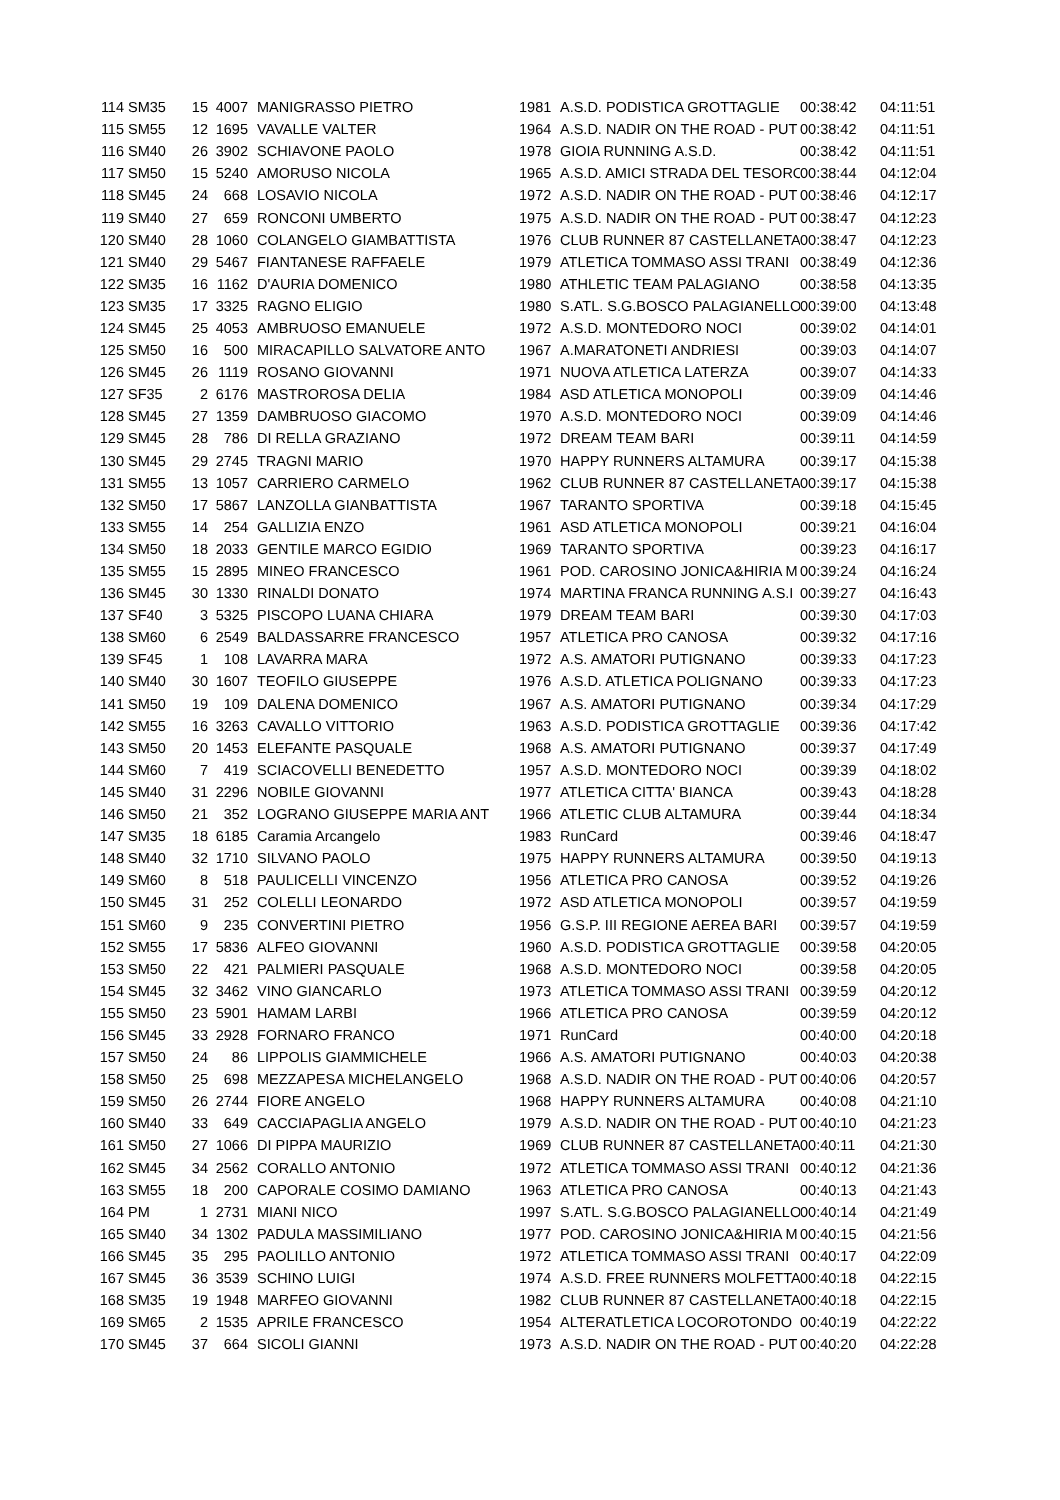| 114 | SM35 | 15 | 4007 | MANIGRASSO PIETRO | 1981 | A.S.D. PODISTICA GROTTAGLIE | 00:38:42 | 04:11:51 |
| 115 | SM55 | 12 | 1695 | VAVALLE VALTER | 1964 | A.S.D. NADIR ON THE ROAD - PUT | 00:38:42 | 04:11:51 |
| 116 | SM40 | 26 | 3902 | SCHIAVONE PAOLO | 1978 | GIOIA RUNNING A.S.D. | 00:38:42 | 04:11:51 |
| 117 | SM50 | 15 | 5240 | AMORUSO NICOLA | 1965 | A.S.D. AMICI STRADA DEL TESORO | 00:38:44 | 04:12:04 |
| 118 | SM45 | 24 | 668 | LOSAVIO NICOLA | 1972 | A.S.D. NADIR ON THE ROAD - PUT | 00:38:46 | 04:12:17 |
| 119 | SM40 | 27 | 659 | RONCONI UMBERTO | 1975 | A.S.D. NADIR ON THE ROAD - PUT | 00:38:47 | 04:12:23 |
| 120 | SM40 | 28 | 1060 | COLANGELO GIAMBATTISTA | 1976 | CLUB RUNNER 87 CASTELLANETA | 00:38:47 | 04:12:23 |
| 121 | SM40 | 29 | 5467 | FIANTANESE RAFFAELE | 1979 | ATLETICA TOMMASO ASSI TRANI | 00:38:49 | 04:12:36 |
| 122 | SM35 | 16 | 1162 | D'AURIA DOMENICO | 1980 | ATHLETIC TEAM PALAGIANO | 00:38:58 | 04:13:35 |
| 123 | SM35 | 17 | 3325 | RAGNO ELIGIO | 1980 | S.ATL. S.G.BOSCO PALAGIANELLO | 00:39:00 | 04:13:48 |
| 124 | SM45 | 25 | 4053 | AMBRUOSO EMANUELE | 1972 | A.S.D. MONTEDORO NOCI | 00:39:02 | 04:14:01 |
| 125 | SM50 | 16 | 500 | MIRACAPILLO SALVATORE ANTO | 1967 | A.MARATONETI ANDRIESI | 00:39:03 | 04:14:07 |
| 126 | SM45 | 26 | 1119 | ROSANO GIOVANNI | 1971 | NUOVA ATLETICA LATERZA | 00:39:07 | 04:14:33 |
| 127 | SF35 | 2 | 6176 | MASTROROSA DELIA | 1984 | ASD ATLETICA MONOPOLI | 00:39:09 | 04:14:46 |
| 128 | SM45 | 27 | 1359 | DAMBRUOSO GIACOMO | 1970 | A.S.D. MONTEDORO NOCI | 00:39:09 | 04:14:46 |
| 129 | SM45 | 28 | 786 | DI RELLA GRAZIANO | 1972 | DREAM TEAM BARI | 00:39:11 | 04:14:59 |
| 130 | SM45 | 29 | 2745 | TRAGNI MARIO | 1970 | HAPPY RUNNERS ALTAMURA | 00:39:17 | 04:15:38 |
| 131 | SM55 | 13 | 1057 | CARRIERO CARMELO | 1962 | CLUB RUNNER 87 CASTELLANETA | 00:39:17 | 04:15:38 |
| 132 | SM50 | 17 | 5867 | LANZOLLA GIANBATTISTA | 1967 | TARANTO SPORTIVA | 00:39:18 | 04:15:45 |
| 133 | SM55 | 14 | 254 | GALLIZIA ENZO | 1961 | ASD ATLETICA MONOPOLI | 00:39:21 | 04:16:04 |
| 134 | SM50 | 18 | 2033 | GENTILE MARCO EGIDIO | 1969 | TARANTO SPORTIVA | 00:39:23 | 04:16:17 |
| 135 | SM55 | 15 | 2895 | MINEO FRANCESCO | 1961 | POD. CAROSINO JONICA&HIRIA M | 00:39:24 | 04:16:24 |
| 136 | SM45 | 30 | 1330 | RINALDI DONATO | 1974 | MARTINA FRANCA RUNNING A.S.I | 00:39:27 | 04:16:43 |
| 137 | SF40 | 3 | 5325 | PISCOPO LUANA CHIARA | 1979 | DREAM TEAM BARI | 00:39:30 | 04:17:03 |
| 138 | SM60 | 6 | 2549 | BALDASSARRE FRANCESCO | 1957 | ATLETICA PRO CANOSA | 00:39:32 | 04:17:16 |
| 139 | SF45 | 1 | 108 | LAVARRA MARA | 1972 | A.S. AMATORI PUTIGNANO | 00:39:33 | 04:17:23 |
| 140 | SM40 | 30 | 1607 | TEOFILO GIUSEPPE | 1976 | A.S.D. ATLETICA POLIGNANO | 00:39:33 | 04:17:23 |
| 141 | SM50 | 19 | 109 | DALENA DOMENICO | 1967 | A.S. AMATORI PUTIGNANO | 00:39:34 | 04:17:29 |
| 142 | SM55 | 16 | 3263 | CAVALLO VITTORIO | 1963 | A.S.D. PODISTICA GROTTAGLIE | 00:39:36 | 04:17:42 |
| 143 | SM50 | 20 | 1453 | ELEFANTE PASQUALE | 1968 | A.S. AMATORI PUTIGNANO | 00:39:37 | 04:17:49 |
| 144 | SM60 | 7 | 419 | SCIACOVELLI BENEDETTO | 1957 | A.S.D. MONTEDORO NOCI | 00:39:39 | 04:18:02 |
| 145 | SM40 | 31 | 2296 | NOBILE GIOVANNI | 1977 | ATLETICA CITTA' BIANCA | 00:39:43 | 04:18:28 |
| 146 | SM50 | 21 | 352 | LOGRANO GIUSEPPE MARIA ANT | 1966 | ATLETIC CLUB ALTAMURA | 00:39:44 | 04:18:34 |
| 147 | SM35 | 18 | 6185 | Caramia Arcangelo | 1983 | RunCard | 00:39:46 | 04:18:47 |
| 148 | SM40 | 32 | 1710 | SILVANO PAOLO | 1975 | HAPPY RUNNERS ALTAMURA | 00:39:50 | 04:19:13 |
| 149 | SM60 | 8 | 518 | PAULICELLI VINCENZO | 1956 | ATLETICA PRO CANOSA | 00:39:52 | 04:19:26 |
| 150 | SM45 | 31 | 252 | COLELLI LEONARDO | 1972 | ASD ATLETICA MONOPOLI | 00:39:57 | 04:19:59 |
| 151 | SM60 | 9 | 235 | CONVERTINI PIETRO | 1956 | G.S.P. III REGIONE AEREA BARI | 00:39:57 | 04:19:59 |
| 152 | SM55 | 17 | 5836 | ALFEO GIOVANNI | 1960 | A.S.D. PODISTICA GROTTAGLIE | 00:39:58 | 04:20:05 |
| 153 | SM50 | 22 | 421 | PALMIERI PASQUALE | 1968 | A.S.D. MONTEDORO NOCI | 00:39:58 | 04:20:05 |
| 154 | SM45 | 32 | 3462 | VINO GIANCARLO | 1973 | ATLETICA TOMMASO ASSI TRANI | 00:39:59 | 04:20:12 |
| 155 | SM50 | 23 | 5901 | HAMAM LARBI | 1966 | ATLETICA PRO CANOSA | 00:39:59 | 04:20:12 |
| 156 | SM45 | 33 | 2928 | FORNARO FRANCO | 1971 | RunCard | 00:40:00 | 04:20:18 |
| 157 | SM50 | 24 | 86 | LIPPOLIS GIAMMICHELE | 1966 | A.S. AMATORI PUTIGNANO | 00:40:03 | 04:20:38 |
| 158 | SM50 | 25 | 698 | MEZZAPESA MICHELANGELO | 1968 | A.S.D. NADIR ON THE ROAD - PUT | 00:40:06 | 04:20:57 |
| 159 | SM50 | 26 | 2744 | FIORE ANGELO | 1968 | HAPPY RUNNERS ALTAMURA | 00:40:08 | 04:21:10 |
| 160 | SM40 | 33 | 649 | CACCIAPAGLIA ANGELO | 1979 | A.S.D. NADIR ON THE ROAD - PUT | 00:40:10 | 04:21:23 |
| 161 | SM50 | 27 | 1066 | DI PIPPA MAURIZIO | 1969 | CLUB RUNNER 87 CASTELLANETA | 00:40:11 | 04:21:30 |
| 162 | SM45 | 34 | 2562 | CORALLO ANTONIO | 1972 | ATLETICA TOMMASO ASSI TRANI | 00:40:12 | 04:21:36 |
| 163 | SM55 | 18 | 200 | CAPORALE COSIMO DAMIANO | 1963 | ATLETICA PRO CANOSA | 00:40:13 | 04:21:43 |
| 164 | PM | 1 | 2731 | MIANI NICO | 1997 | S.ATL. S.G.BOSCO PALAGIANELLO | 00:40:14 | 04:21:49 |
| 165 | SM40 | 34 | 1302 | PADULA MASSIMILIANO | 1977 | POD. CAROSINO JONICA&HIRIA M | 00:40:15 | 04:21:56 |
| 166 | SM45 | 35 | 295 | PAOLILLO ANTONIO | 1972 | ATLETICA TOMMASO ASSI TRANI | 00:40:17 | 04:22:09 |
| 167 | SM45 | 36 | 3539 | SCHINO LUIGI | 1974 | A.S.D. FREE RUNNERS MOLFETTA | 00:40:18 | 04:22:15 |
| 168 | SM35 | 19 | 1948 | MARFEO GIOVANNI | 1982 | CLUB RUNNER 87 CASTELLANETA | 00:40:18 | 04:22:15 |
| 169 | SM65 | 2 | 1535 | APRILE FRANCESCO | 1954 | ALTERATLETICA LOCOROTONDO | 00:40:19 | 04:22:22 |
| 170 | SM45 | 37 | 664 | SICOLI GIANNI | 1973 | A.S.D. NADIR ON THE ROAD - PUT | 00:40:20 | 04:22:28 |